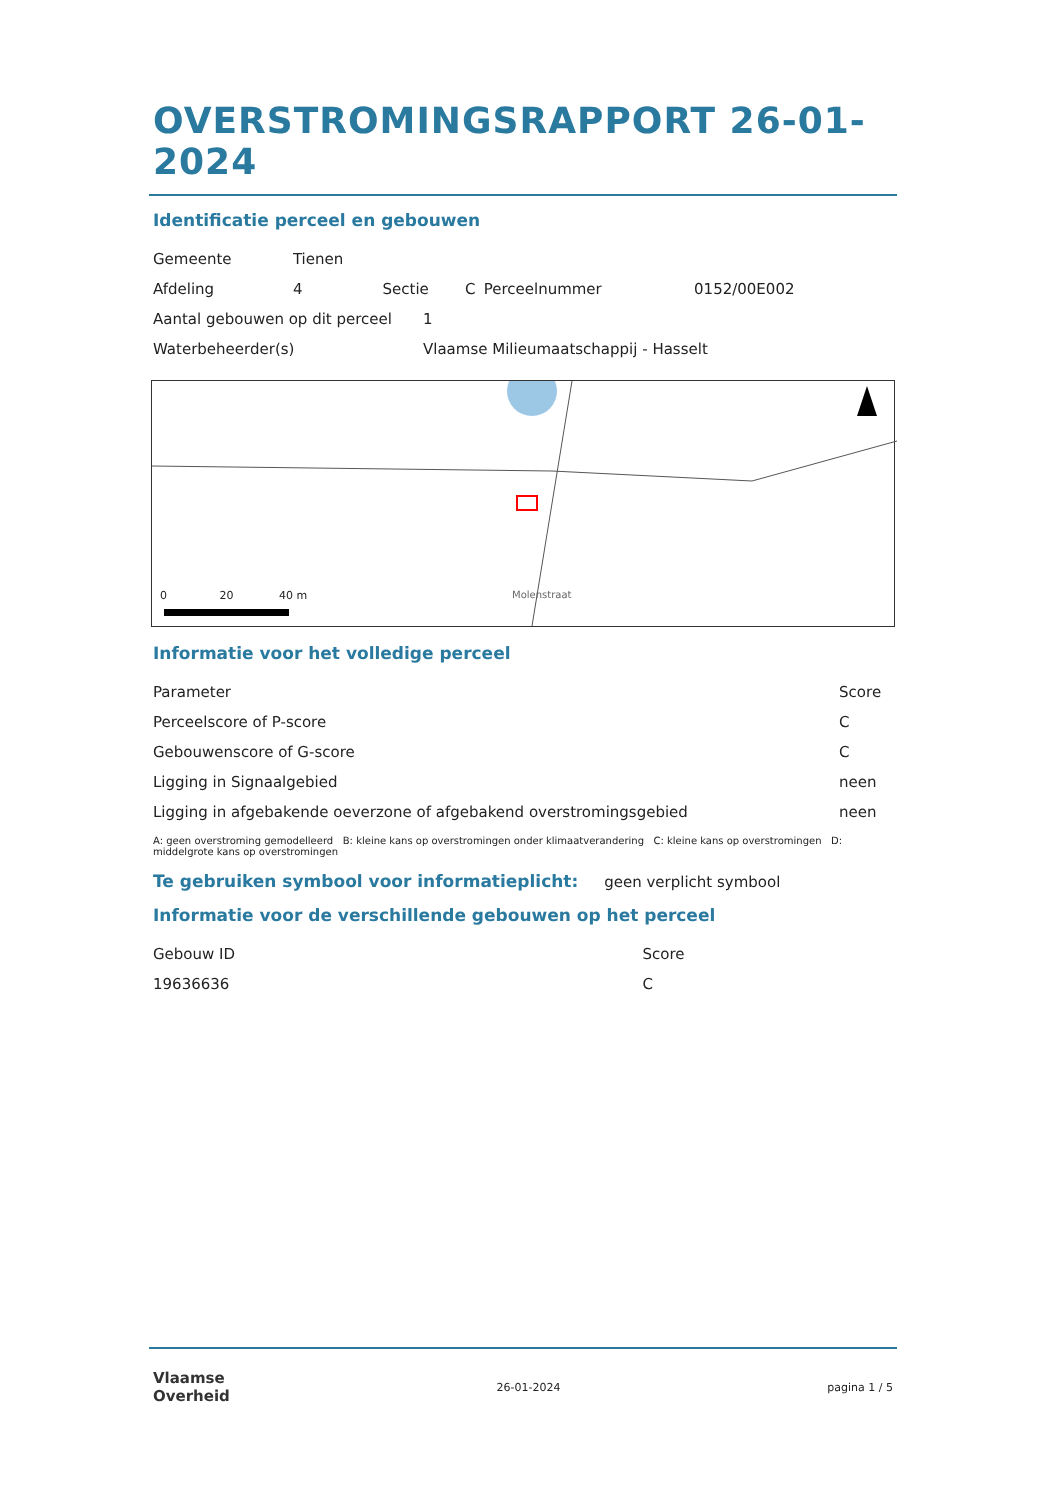OVERSTROMINGSRAPPORT 26-01-2024
Identificatie perceel en gebouwen
| Gemeente | Tienen | | | | |
| Afdeling | 4 | Sectie | C | Perceelnummer | 0152/00E002 |
| Aantal gebouwen op dit perceel | 1 |
| Waterbeheerder(s) | Vlaamse Milieumaatschappij - Hasselt |
0 20 40 m
Molenstraat
Informatie voor het volledige perceel
| Parameter | Score |
| --- | --- |
| Perceelscore of P-score | C |
| Gebouwenscore of G-score | C |
| Ligging in Signaalgebied | neen |
| Ligging in afgebakende oeverzone of afgebakend overstromingsgebied | neen |
A: geen overstroming gemodelleerd B: kleine kans op overstromingen onder klimaatverandering C: kleine kans op overstromingen D: middelgrote kans op overstromingen
Te gebruiken symbool voor informatieplicht: geen verplicht symbool
Informatie voor de verschillende gebouwen op het perceel
| Gebouw ID | Score |
| --- | --- |
| 19636636 | C |
Vlaamse
Overheid
26-01-2024 pagina 1 / 5